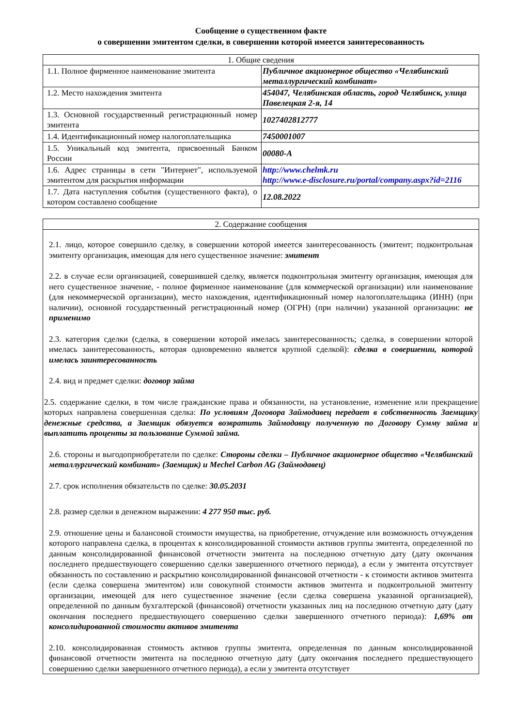Сообщение о существенном факте
о совершении эмитентом сделки, в совершении которой имеется заинтересованность
| 1. Общие сведения | |
| --- | --- |
| 1.1. Полное фирменное наименование эмитента | Публичное акционерное общество «Челябинский металлургический комбинат» |
| 1.2. Место нахождения эмитента | 454047, Челябинская область, город Челябинск, улица Павелецкая 2-я, 14 |
| 1.3. Основной государственный регистрационный номер эмитента | 1027402812777 |
| 1.4. Идентификационный номер налогоплательщика | 7450001007 |
| 1.5. Уникальный код эмитента, присвоенный Банком России | 00080-A |
| 1.6. Адрес страницы в сети "Интернет", используемой эмитентом для раскрытия информации | http://www.chelmk.ru http://www.e-disclosure.ru/portal/company.aspx?id=2116 |
| 1.7. Дата наступления события (существенного факта), о котором составлено сообщение | 12.08.2022 |
| 2. Содержание сообщения |
| --- |
| 2.1. лицо, которое совершило сделку, в совершении которой имеется заинтересованность (эмитент; подконтрольная эмитенту организация, имеющая для него существенное значение: эмитент 2.2. в случае если организацией, совершившей сделку, является подконтрольная эмитенту организация, имеющая для него существенное значение, - полное фирменное наименование (для коммерческой организации) или наименование (для некоммерческой организации), место нахождения, идентификационный номер налогоплательщика (ИНН) (при наличии), основной государственный регистрационный номер (ОГРН) (при наличии) указанной организации: не применимо 2.3. категория сделки (сделка, в совершении которой имелась заинтересованность; сделка, в совершении которой имелась заинтересованность, которая одновременно является крупной сделкой): сделка в совершении, которой имелась заинтересованность 2.4. вид и предмет сделки: договор займа 2.5. содержание сделки, в том числе гражданские права и обязанности, на установление, изменение или прекращение которых направлена совершенная сделка: По условиям Договора Займодавец передает в собственность Заемщику денежные средства, а Заемщик обязуется возвратить Займодавцу полученную по Договору Сумму займа и выплатить проценты за пользование Суммой займа. 2.6. стороны и выгодоприобретатели по сделке: Стороны сделки – Публичное акционерное общество «Челябинский металлургический комбинат» (Заемщик) и Mechel Carbon AG (Займодавец) 2.7. срок исполнения обязательств по сделке: 30.05.2031 2.8. размер сделки в денежном выражении: 4 277 950 тыс. руб. 2.9. отношение цены и балансовой стоимости имущества, на приобретение, отчуждение или возможность отчуждения которого направлена сделка, в процентах к консолидированной стоимости активов группы эмитента, определенной по данным консолидированной финансовой отчетности эмитента на последнюю отчетную дату (дату окончания последнего предшествующего совершению сделки завершенного отчетного периода), а если у эмитента отсутствует обязанность по составлению и раскрытию консолидированной финансовой отчетности - к стоимости активов эмитента (если сделка совершена эмитентом) или совокупной стоимости активов эмитента и подконтрольной эмитенту организации, имеющей для него существенное значение (если сделка совершена указанной организацией), определенной по данным бухгалтерской (финансовой) отчетности указанных лиц на последнюю отчетную дату (дату окончания последнего предшествующего совершению сделки завершенного отчетного периода): 1,69% от консолидированной стоимости активов эмитента 2.10. консолидированная стоимость активов группы эмитента, определенная по данным консолидированной финансовой отчетности эмитента на последнюю отчетную дату (дату окончания последнего предшествующего совершению сделки завершенного отчетного периода), а если у эмитента отсутствует |